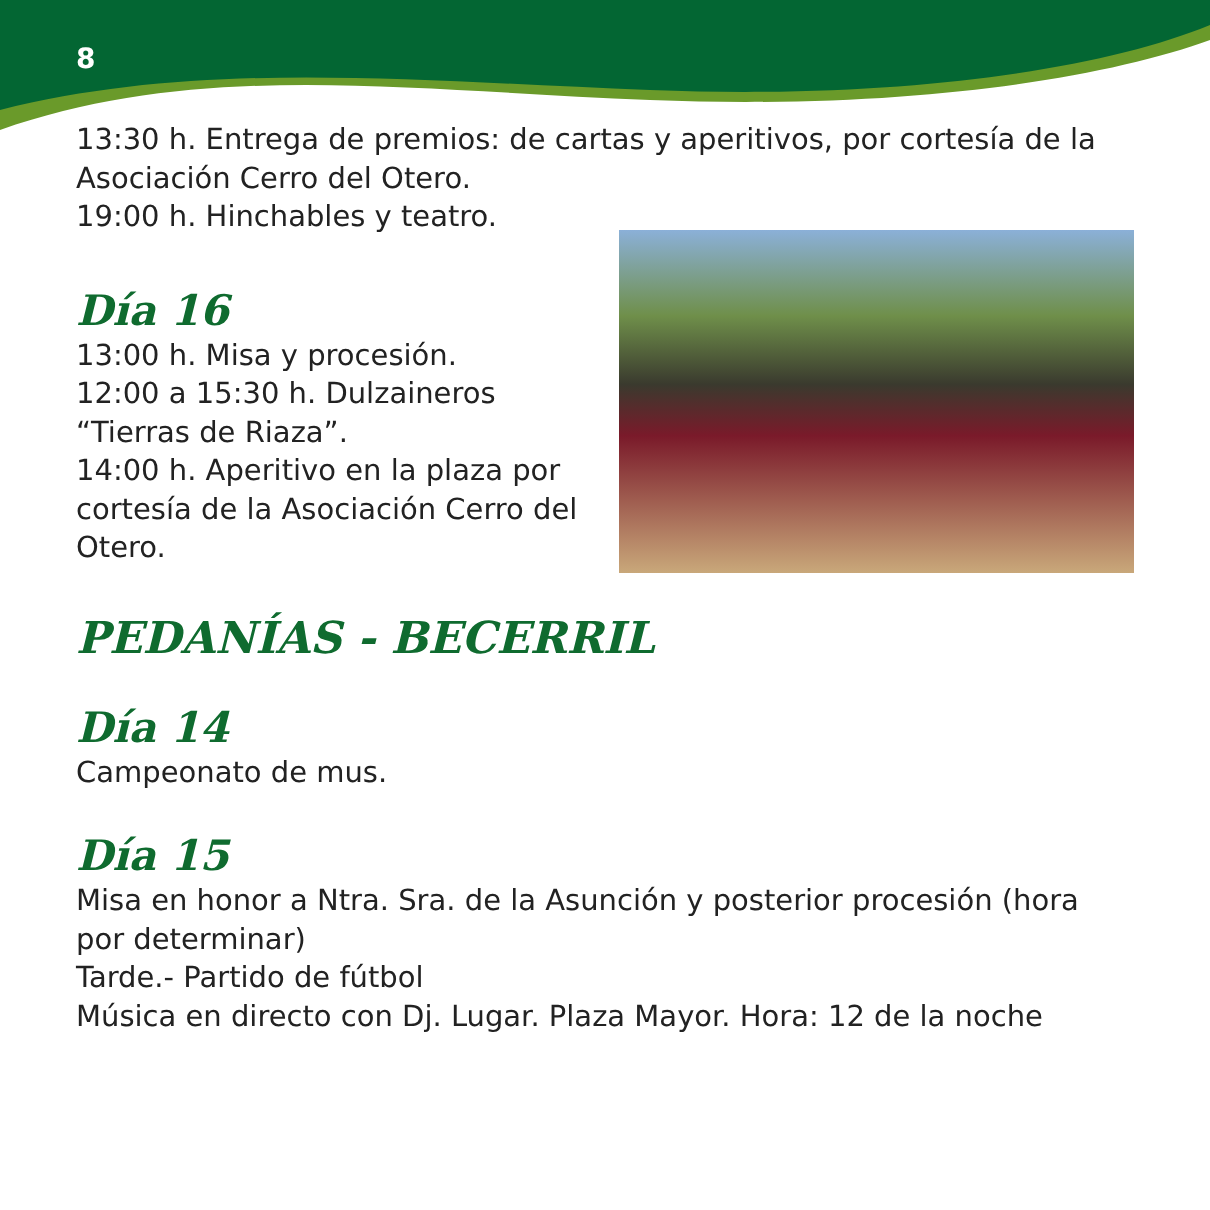8
13:30 h. Entrega de premios: de cartas y aperitivos, por cortesía de la Asociación Cerro del Otero.
19:00 h. Hinchables y teatro.
Día 16
13:00 h. Misa y procesión.
12:00 a 15:30 h. Dulzaineros “Tierras de Riaza”.
14:00 h. Aperitivo en la plaza por cortesía de la Asociación Cerro del Otero.
PEDANÍAS - BECERRIL
Día 14
Campeonato de mus.
Día 15
Misa en honor a Ntra. Sra. de la Asunción y posterior procesión (hora por determinar)
Tarde.- Partido de fútbol
Música en directo con Dj. Lugar. Plaza Mayor. Hora: 12 de la noche